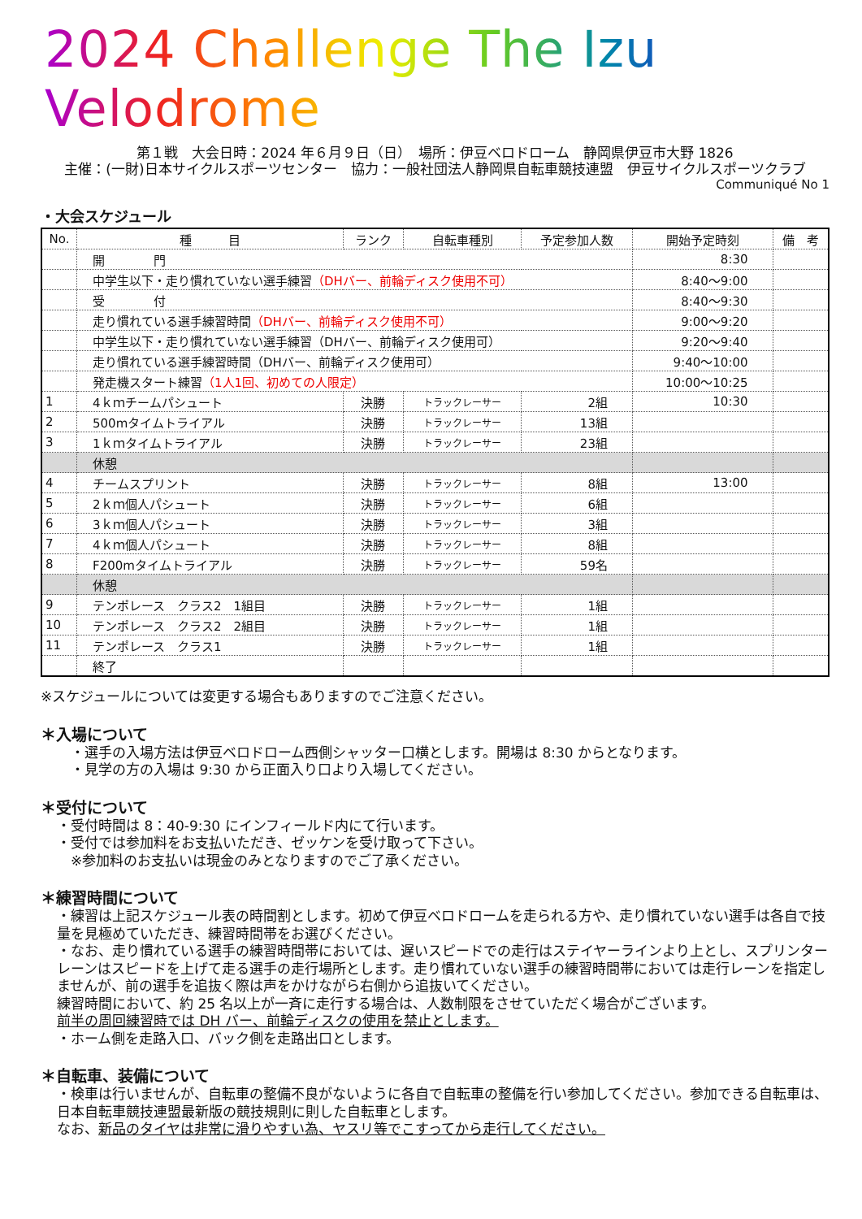2024 Challenge The Izu Velodrome
第１戦　大会日時：2024 年６月９日（日）　場所：伊豆ベロドローム　静岡県伊豆市大野 1826
主催：(一財)日本サイクルスポーツセンター　協力：一般社団法人静岡県自転車競技連盟　伊豆サイクルスポーツクラブ
Communiqué No 1
・大会スケジュール
| No. | 種 目 | ランク | 自転車種別 | 予定参加人数 | 開始予定時刻 | 備 考 |
| --- | --- | --- | --- | --- | --- | --- |
| | 開 門 | | | | 8:30 | |
| | 中学生以下・走り慣れていない選手練習 （DHバー、前輪ディスク使用不可） | | | | 8:40～9:00 | |
| | 受 付 | | | | 8:40～9:30 | |
| | 走り慣れている選手練習時間 （DHバー、前輪ディスク使用不可） | | | | 9:00～9:20 | |
| | 中学生以下・走り慣れていない選手練習（DHバー、前輪ディスク使用可） | | | | 9:20～9:40 | |
| | 走り慣れている選手練習時間（DHバー、前輪ディスク使用可） | | | | 9:40～10:00 | |
| | 発走機スタート練習 （1人1回、初めての人限定） | | | | 10:00～10:25 | |
| 1 | 4ｋｍチームパシュート | 決勝 | トラックレーサー | 2組 | 10:30 | |
| 2 | 500mタイムトライアル | 決勝 | トラックレーサー | 13組 | | |
| 3 | 1ｋｍタイムトライアル | 決勝 | トラックレーサー | 23組 | | |
| | 休憩 | | | | | |
| 4 | チームスプリント | 決勝 | トラックレーサー | 8組 | 13:00 | |
| 5 | 2ｋｍ個人パシュート | 決勝 | トラックレーサー | 6組 | | |
| 6 | 3ｋｍ個人パシュート | 決勝 | トラックレーサー | 3組 | | |
| 7 | 4ｋｍ個人パシュート | 決勝 | トラックレーサー | 8組 | | |
| 8 | F200mタイムトライアル | 決勝 | トラックレーサー | 59名 | | |
| | 休憩 | | | | | |
| 9 | テンポレース クラス2 1組目 | 決勝 | トラックレーサー | 1組 | | |
| 10 | テンポレース クラス2 2組目 | 決勝 | トラックレーサー | 1組 | | |
| 11 | テンポレース クラス1 | 決勝 | トラックレーサー | 1組 | | |
| | 終了 | | | | | |
※スケジュールについては変更する場合もありますのでご注意ください。
＊入場について
　・選手の入場方法は伊豆ベロドローム西側シャッター口横とします。開場は 8:30 からとなります。
　・見学の方の入場は 9:30 から正面入り口より入場してください。
＊受付について
・受付時間は 8：40-9:30 にインフィールド内にて行います。
・受付では参加料をお支払いただき、ゼッケンを受け取って下さい。
　※参加料のお支払いは現金のみとなりますのでご了承ください。
＊練習時間について
・練習は上記スケジュール表の時間割とします。初めて伊豆ベロドロームを走られる方や、走り慣れていない選手は各自で技量を見極めていただき、練習時間帯をお選びください。
・なお、走り慣れている選手の練習時間帯においては、遅いスピードでの走行はステイヤーラインより上とし、スプリンターレーンはスピードを上げて走る選手の走行場所とします。走り慣れていない選手の練習時間帯においては走行レーンを指定しませんが、前の選手を追抜く際は声をかけながら右側から追抜いてください。
練習時間において、約 25 名以上が一斉に走行する場合は、人数制限をさせていただく場合がございます。
前半の周回練習時では DH バー、前輪ディスクの使用を禁止とします。
・ホーム側を走路入口、バック側を走路出口とします。
＊自転車、装備について
・検車は行いませんが、自転車の整備不良がないように各自で自転車の整備を行い参加してください。参加できる自転車は、日本自転車競技連盟最新版の競技規則に則した自転車とします。
なお、新品のタイヤは非常に滑りやすい為、ヤスリ等でこすってから走行してください。